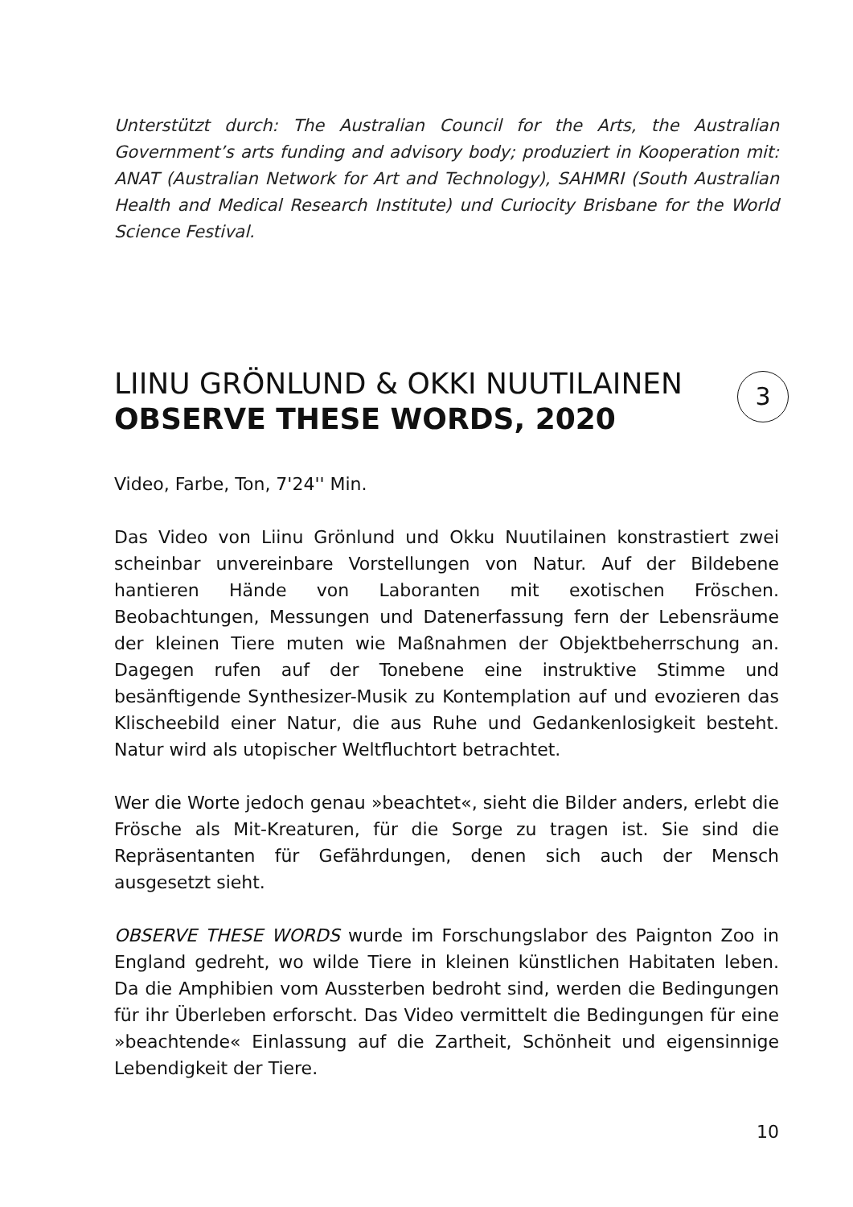Unterstützt durch: The Australian Council for the Arts, the Australian Government’s arts funding and advisory body; produziert in Kooperation mit: ANAT (Australian Network for Art and Technology), SAHMRI (South Australian Health and Medical Research Institute) und Curiocity Brisbane for the World Science Festival.
LIINU GRÖNLUND & OKKI NUUTILAINEN
OBSERVE THESE WORDS, 2020
3
Video, Farbe, Ton, 7'24'' Min.
Das Video von Liinu Grönlund und Okku Nuutilainen konstrastiert zwei scheinbar unvereinbare Vorstellungen von Natur. Auf der Bildebene hantieren Hände von Laboranten mit exotischen Fröschen. Beobachtungen, Messungen und Datenerfassung fern der Lebensräume der kleinen Tiere muten wie Maßnahmen der Objektbeherrschung an. Dagegen rufen auf der Tonebene eine instruktive Stimme und besänftigende Synthesizer-Musik zu Kontemplation auf und evozieren das Klischeebild einer Natur, die aus Ruhe und Gedankenlosigkeit besteht. Natur wird als utopischer Weltfluchtort betrachtet.
Wer die Worte jedoch genau »beachtet«, sieht die Bilder anders, erlebt die Frösche als Mit-Kreaturen, für die Sorge zu tragen ist. Sie sind die Repräsentanten für Gefährdungen, denen sich auch der Mensch ausgesetzt sieht.
OBSERVE THESE WORDS wurde im Forschungslabor des Paignton Zoo in England gedreht, wo wilde Tiere in kleinen künstlichen Habitaten leben. Da die Amphibien vom Aussterben bedroht sind, werden die Bedingungen für ihr Überleben erforscht. Das Video vermittelt die Bedingungen für eine »beachtende« Einlassung auf die Zartheit, Schönheit und eigensinnige Lebendigkeit der Tiere.
10